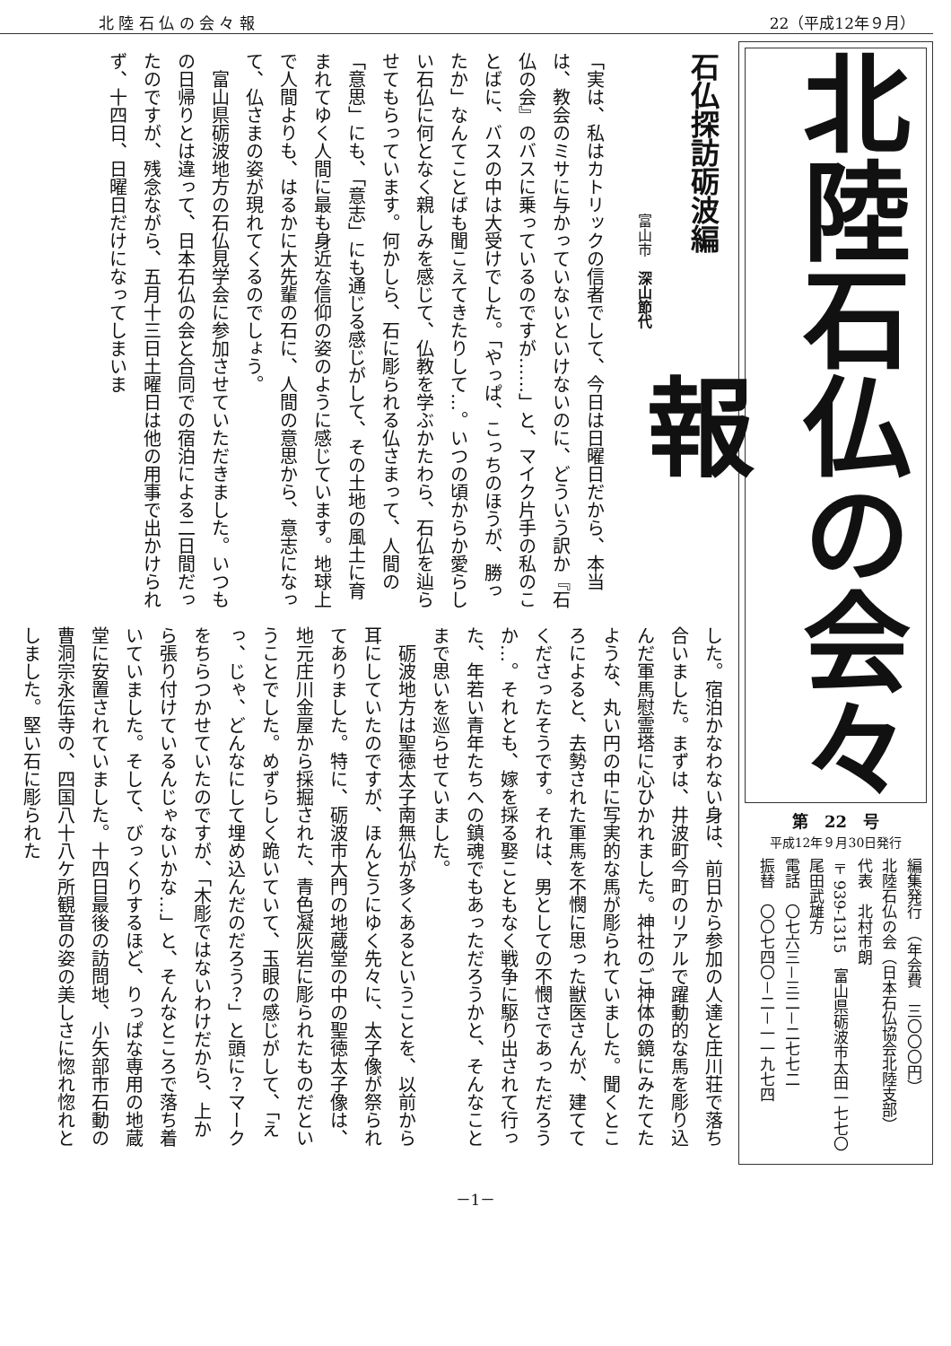北 陸 石 仏 の 会 々 報 22（平成12年９月）
北陸石仏の会々報
第　22　号
平成12年９月30日発行
編集発行　（年会費　三〇〇〇円）
北陸石仏の会（日本石仏協会北陸支部）
代表　北村市朗
〒939-1315　富山県砺波市太田一七七〇　尾田武雄方
電話　〇七六三－三二－二七七二
振替　〇〇七四〇－二－一一九七四
石仏探訪砺波編
富山市　深山節代
「実は、私はカトリックの信者でして、今日は日曜日だから、本当は、教会のミサに与かっていないといけないのに、どういう訳か『石仏の会』のバスに乗っているのですが……」と、マイク片手の私のことばに、バスの中は大受けでした。「やっぱ、こっちのほうが、勝ったか」なんてことばも聞こえてきたりして…。いつの頃からか愛らしい石仏に何となく親しみを感じて、仏教を学ぶかたわら、石仏を辿らせてもらっています。何かしら、石に彫られる仏さまって、人間の「意思」にも、「意志」にも通じる感じがして、その土地の風土に育まれてゆく人間に最も身近な信仰の姿のように感じています。地球上で人間よりも、はるかに大先輩の石に、人間の意思から、意志になって、仏さまの姿が現れてくるのでしょう。
　富山県砺波地方の石仏見学会に参加させていただきました。いつもの日帰りとは違って、日本石仏の会と合同での宿泊による二日間だったのですが、残念ながら、五月十三日土曜日は他の用事で出かけられず、十四日、日曜日だけになってしまいま
した。宿泊かなわない身は、前日から参加の人達と庄川荘で落ち合いました。まずは、井波町今町のリアルで躍動的な馬を彫り込んだ軍馬慰霊塔に心ひかれました。神社のご神体の鏡にみたてたような、丸い円の中に写実的な馬が彫られていました。聞くところによると、去勢された軍馬を不憫に思った獣医さんが、建ててくださったそうです。それは、男としての不憫さであっただろうか…。それとも、嫁を採る娶こともなく戦争に駆り出されて行った、年若い青年たちへの鎮魂でもあっただろうかと、そんなことまで思いを巡らせていました。
　砺波地方は聖徳太子南無仏が多くあるということを、以前から耳にしていたのですが、ほんとうにゆく先々に、太子像が祭られてありました。特に、砺波市大門の地蔵堂の中の聖徳太子像は、地元庄川金屋から採掘された、青色凝灰岩に彫られたものだということでした。めずらしく跪いていて、玉眼の感じがして、「えっ、じゃ、どんなにして埋め込んだのだろう？」と頭に？マークをちらつかせていたのですが、「木彫ではないわけだから、上から張り付けているんじゃないかな…」と、そんなところで落ち着いていました。そして、びっくりするほど、りっぱな専用の地蔵堂に安置されていました。十四日最後の訪問地、小矢部市石動の曹洞宗永伝寺の、四国八十八ケ所観音の姿の美しさに惚れ惚れとしました。堅い石に彫られた
－1－